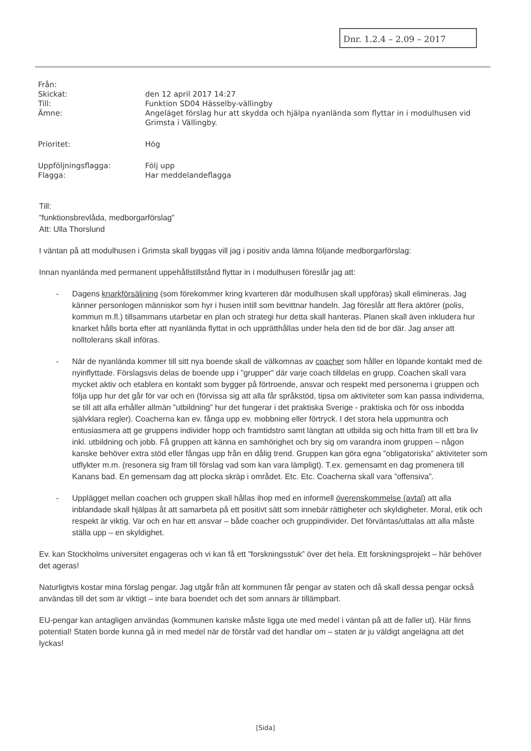Dnr. 1.2.4 – 2.09 – 2017
| Från: | |
| Skickat: | den 12 april 2017 14:27 |
| Till: | Funktion SD04 Hässelby-vällingby |
| Ämne: | Angeläget förslag hur att skydda och hjälpa nyanlända som flyttar in i modulhusen vid Grimsta i Vällingby. |
| Prioritet: | Hög |
| Uppföljningsflagga: | Följ upp |
| Flagga: | Har meddelandeflagga |
Till:
”funktionsbrevlåda, medborgarförslag”
Att: Ulla Thorslund
I väntan på att modulhusen i Grimsta skall byggas vill jag i positiv anda lämna följande medborgarförslag:
Innan nyanlända med permanent uppehållstillstånd flyttar in i modulhusen föreslår jag att:
- Dagens knarkförsäljning (som förekommer kring kvarteren där modulhusen skall uppföras) skall elimineras. Jag känner personlogen människor som hyr i husen intill som bevittnar handeln. Jag föreslår att flera aktörer (polis, kommun m.fl.) tillsammans utarbetar en plan och strategi hur detta skall hanteras. Planen skall även inkludera hur knarket hålls borta efter att nyanlända flyttat in och upprätthållas under hela den tid de bor där. Jag anser att nolltolerans skall införas.
- När de nyanlända kommer till sitt nya boende skall de välkomnas av coacher som håller en löpande kontakt med de nyinflyttade. Förslagsvis delas de boende upp i ”grupper” där varje coach tilldelas en grupp. Coachen skall vara mycket aktiv och etablera en kontakt som bygger på förtroende, ansvar och respekt med personerna i gruppen och följa upp hur det går för var och en (förvissa sig att alla får språkstöd, tipsa om aktiviteter som kan passa individerna, se till att alla erhåller allmän ”utbildning” hur det fungerar i det praktiska Sverige - praktiska och för oss inbodda självklara regler). Coacherna kan ev. fånga upp ev. mobbning eller förtryck. I det stora hela uppmuntra och entusiasmera att ge gruppens individer hopp och framtidstro samt längtan att utbilda sig och hitta fram till ett bra liv inkl. utbildning och jobb. Få gruppen att känna en samhörighet och bry sig om varandra inom gruppen – någon kanske behöver extra stöd eller fångas upp från en dålig trend. Gruppen kan göra egna ”obligatoriska” aktiviteter som utflykter m.m. (resonera sig fram till förslag vad som kan vara lämpligt). T.ex. gemensamt en dag promenera till Kanans bad. En gemensam dag att plocka skräp i området. Etc. Etc. Coacherna skall vara ”offensiva”.
- Upplägget mellan coachen och gruppen skall hållas ihop med en informell överenskommelse (avtal) att alla inblandade skall hjälpas åt att samarbeta på ett positivt sätt som innebär rättigheter och skyldigheter. Moral, etik och respekt är viktig. Var och en har ett ansvar – både coacher och gruppindivider. Det förväntas/uttalas att alla måste ställa upp – en skyldighet.
Ev. kan Stockholms universitet engageras och vi kan få ett ”forskningsstuk” över det hela. Ett forskningsprojekt – här behöver det ageras!
Naturligtvis kostar mina förslag pengar. Jag utgår från att kommunen får pengar av staten och då skall dessa pengar också användas till det som är viktigt – inte bara boendet och det som annars är tillämpbart.
EU-pengar kan antagligen användas (kommunen kanske måste ligga ute med medel i väntan på att de faller ut). Här finns potential! Staten borde kunna gå in med medel när de förstår vad det handlar om – staten är ju väldigt angelägna att det lyckas!
[Sida]